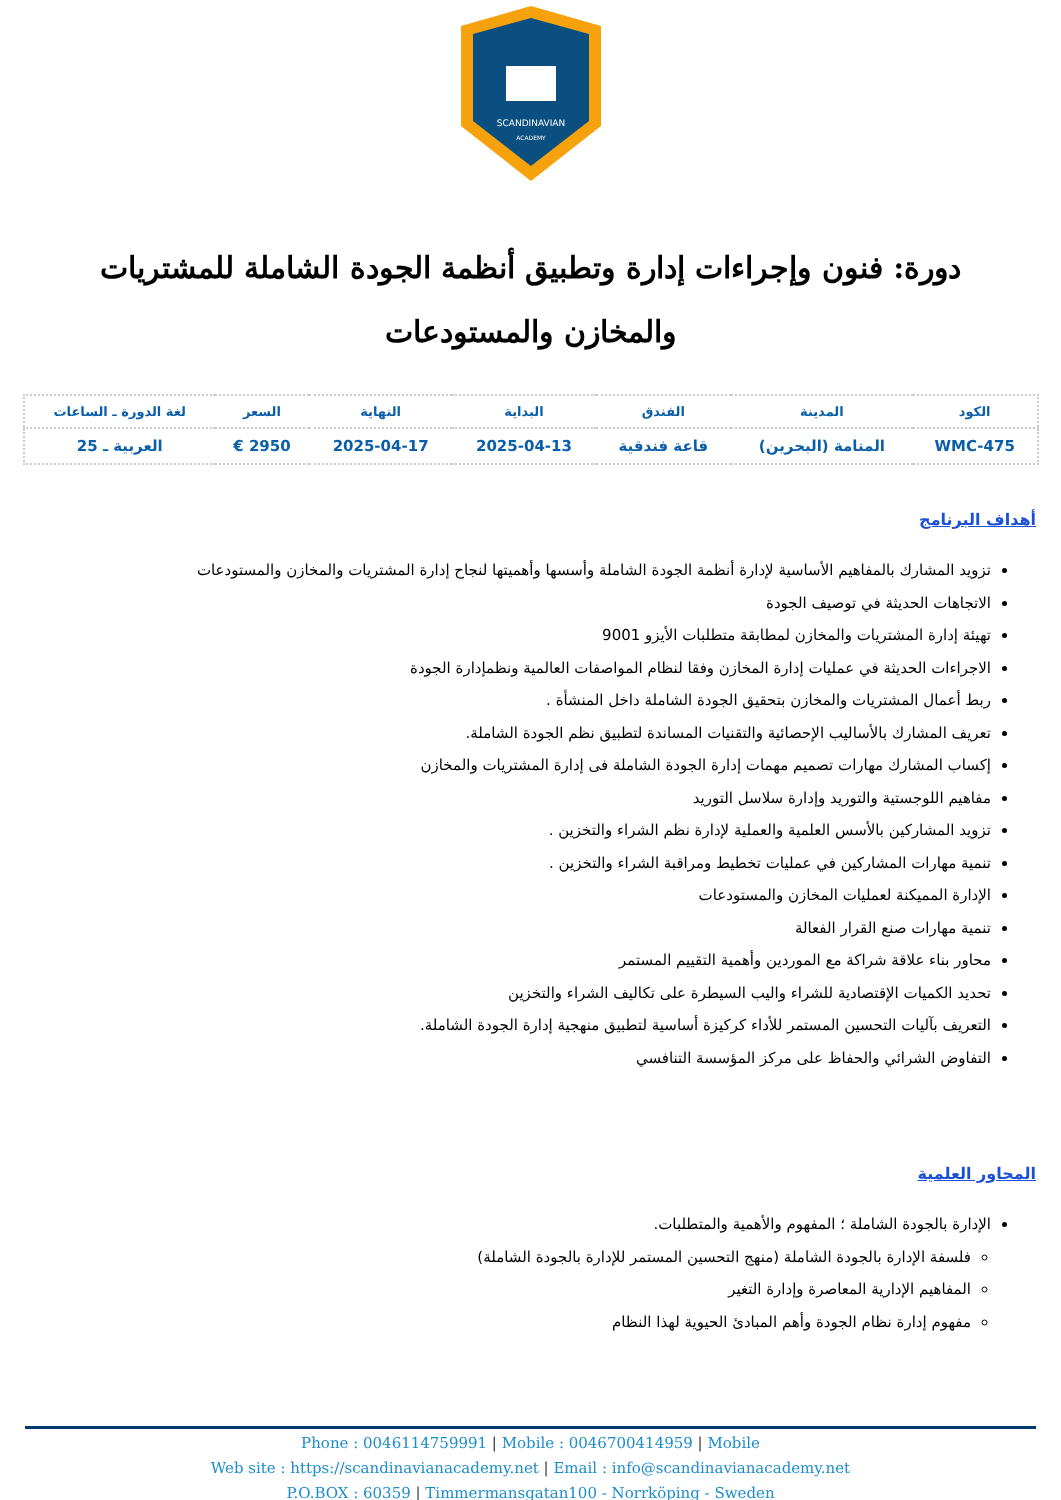SCANDINAVIAN
ACADEMY
دورة: فنون وإجراءات إدارة وتطبيق أنظمة الجودة الشاملة للمشتريات والمخازن والمستودعات
| الكود | المدينة | الفندق | البداية | النهاية | السعر | لغة الدورة ـ الساعات |
| --- | --- | --- | --- | --- | --- | --- |
| WMC-475 | المنامة (البحرين) | قاعة فندقية | 2025-04-13 | 2025-04-17 | 2950 € | العربية ـ 25 |
أهداف البرنامج
تزويد المشارك بالمفاهيم الأساسية لإدارة أنظمة الجودة الشاملة وأسسها وأهميتها لنجاح إدارة المشتريات والمخازن والمستودعات
الاتجاهات الحديثة في توصيف الجودة
تهيئة إدارة المشتريات والمخازن لمطابقة متطلبات الأيزو 9001
الاجراءات الحديثة في عمليات إدارة المخازن وفقا لنظام المواصفات العالمية ونظمإدارة الجودة
ربط أعمال المشتريات والمخازن بتحقيق الجودة الشاملة داخل المنشأة .
تعريف المشارك بالأساليب الإحصائية والتقنيات المساندة لتطبيق نظم الجودة الشاملة.
إكساب المشارك مهارات تصميم مهمات إدارة الجودة الشاملة فى إدارة المشتريات والمخازن
مفاهيم اللوجستية والتوريد وإدارة سلاسل التوريد
تزويد المشاركين بالأسس العلمية والعملية لإدارة نظم الشراء والتخزين .
تنمية مهارات المشاركين في عمليات تخطيط ومراقبة الشراء والتخزين .
الإدارة المميكنة لعمليات المخازن والمستودعات
تنمية مهارات صنع القرار الفعالة
محاور بناء علاقة شراكة مع الموردين وأهمية التقييم المستمر
تحديد الكميات الإقتصادية للشراء واليب السيطرة على تكاليف الشراء والتخزين
التعريف بآليات التحسين المستمر للأداء كركيزة أساسية لتطبيق منهجية إدارة الجودة الشاملة.
التفاوض الشرائي والحفاظ على مركز المؤسسة التنافسي
المحاور العلمية
الإدارة بالجودة الشاملة ؛ المفهوم والأهمية والمتطلبات.
فلسفة الإدارة بالجودة الشاملة (منهج التحسين المستمر للإدارة بالجودة الشاملة)
المفاهيم الإدارية المعاصرة وإدارة التغير
مفهوم إدارة نظام الجودة وأهم المبادئ الحيوية لهذا النظام
Phone : 0046114759991 | Mobile : 0046700414959 | Mobile
Web site : https://scandinavianacademy.net | Email : info@scandinavianacademy.net
P.O.BOX : 60359 | Timmermansgatan100 - Norrköping - Sweden